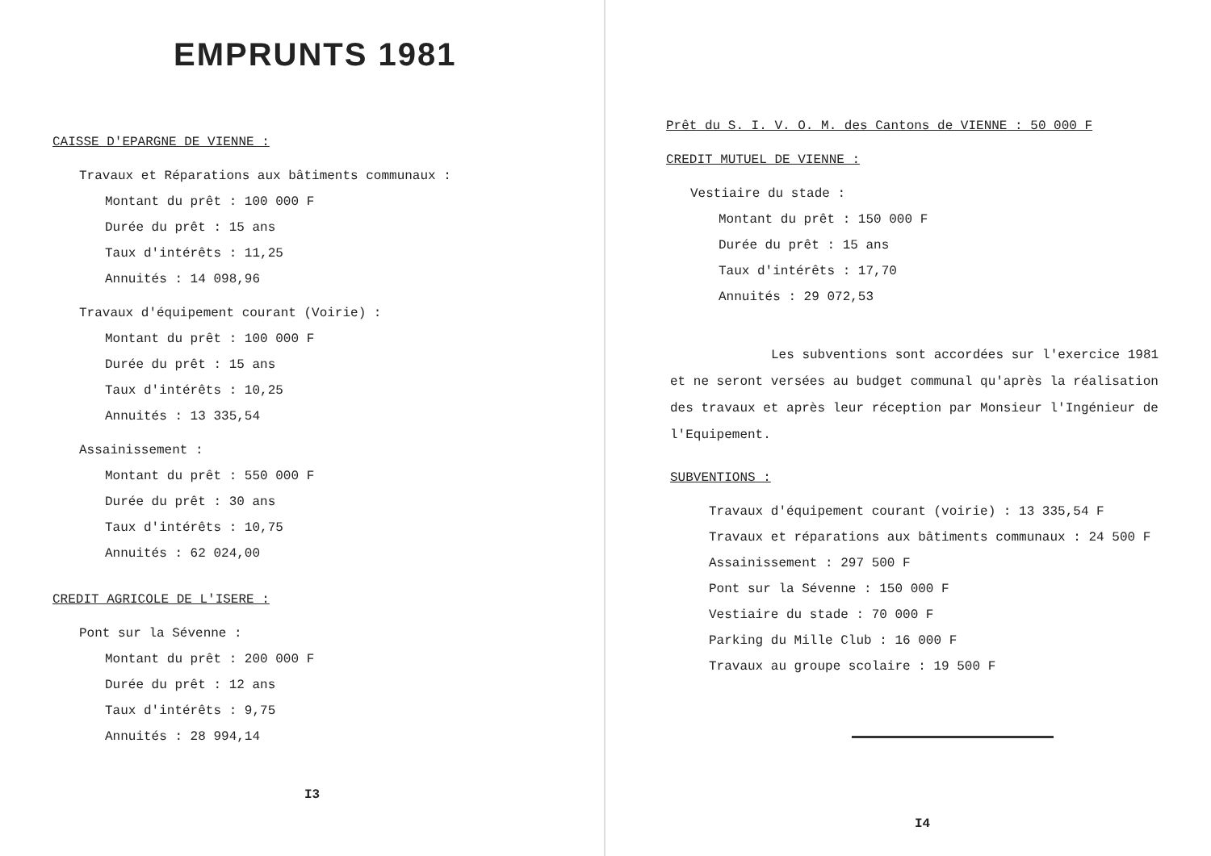EMPRUNTS 1981
CAISSE D'EPARGNE DE VIENNE :
Travaux et Réparations aux bâtiments communaux :
Montant du prêt : 100 000 F
Durée du prêt : 15 ans
Taux d'intérêts : 11,25
Annuités : 14 098,96
Travaux d'équipement courant (Voirie) :
Montant du prêt : 100 000 F
Durée du prêt : 15 ans
Taux d'intérêts : 10,25
Annuités : 13 335,54
Assainissement :
Montant du prêt : 550 000 F
Durée du prêt : 30 ans
Taux d'intérêts : 10,75
Annuités : 62 024,00
CREDIT AGRICOLE DE L'ISERE :
Pont sur la Sévenne :
Montant du prêt : 200 000 F
Durée du prêt : 12 ans
Taux d'intérêts : 9,75
Annuités : 28 994,14
I3
Prêt du S. I. V. O. M. des Cantons de VIENNE : 50 000 F
CREDIT MUTUEL DE VIENNE :
Vestiaire du stade :
Montant du prêt : 150 000 F
Durée du prêt : 15 ans
Taux d'intérêts : 17,70
Annuités : 29 072,53
Les subventions sont accordées sur l'exercice 1981 et ne seront versées au budget communal qu'après la réalisation des travaux et après leur réception par Monsieur l'Ingénieur de l'Equipement.
SUBVENTIONS :
Travaux d'équipement courant (voirie) : 13 335,54 F
Travaux et réparations aux bâtiments communaux : 24 500 F
Assainissement : 297 500 F
Pont sur la Sévenne : 150 000 F
Vestiaire du stade : 70 000 F
Parking du Mille Club : 16 000 F
Travaux au groupe scolaire : 19 500 F
I4